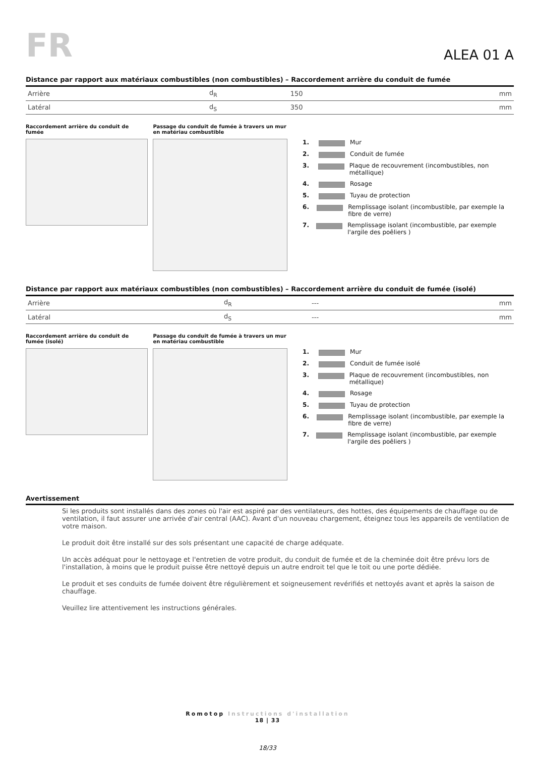FR
ALEA 01 A
Distance par rapport aux matériaux combustibles (non combustibles) – Raccordement arrière du conduit de fumée
| Arrière | d<sub>R</sub> | 150 | mm |
| Latéral | d<sub>S</sub> | 350 | mm |
Raccordement arrière du conduit de fumée Passage du conduit de fumée à travers un mur en matériau combustible
1. Mur
2. Conduit de fumée
3. Plaque de recouvrement (incombustibles, non métallique)
4. Rosage
5. Tuyau de protection
6. Remplissage isolant (incombustible, par exemple la fibre de verre)
7. Remplissage isolant (incombustible, par exemple l'argile des poêliers )
Distance par rapport aux matériaux combustibles (non combustibles) – Raccordement arrière du conduit de fumée (isolé)
| Arrière | d<sub>R</sub> | --- | mm |
| Latéral | d<sub>S</sub> | --- | mm |
Raccordement arrière du conduit de fumée (isolé) Passage du conduit de fumée à travers un mur en matériau combustible
1. Mur
2. Conduit de fumée isolé
3. Plaque de recouvrement (incombustibles, non métallique)
4. Rosage
5. Tuyau de protection
6. Remplissage isolant (incombustible, par exemple la fibre de verre)
7. Remplissage isolant (incombustible, par exemple l'argile des poêliers )
Avertissement
Si les produits sont installés dans des zones où l'air est aspiré par des ventilateurs, des hottes, des équipements de chauffage ou de ventilation, il faut assurer une arrivée d'air central (AAC). Avant d'un nouveau chargement, éteignez tous les appareils de ventilation de votre maison.
Le produit doit être installé sur des sols présentant une capacité de charge adéquate.
Un accès adéquat pour le nettoyage et l'entretien de votre produit, du conduit de fumée et de la cheminée doit être prévu lors de l'installation, à moins que le produit puisse être nettoyé depuis un autre endroit tel que le toit ou une porte dédiée.
Le produit et ses conduits de fumée doivent être régulièrement et soigneusement revérifiés et nettoyés avant et après la saison de chauffage.
Veuillez lire attentivement les instructions générales.
Romotop Instructions d'installation
18 | 33
18/33